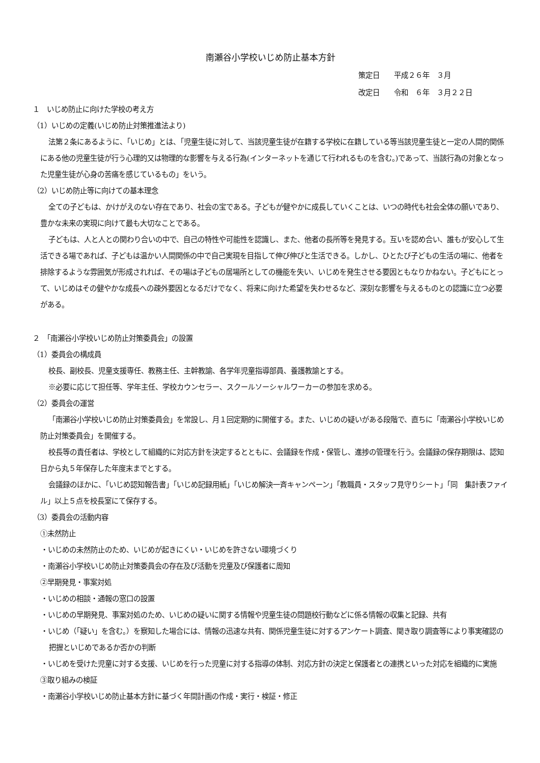南瀬谷小学校いじめ防止基本方針
策定日　　平成２６年　３月
改定日　　令和　６年　３月２２日
１　いじめ防止に向けた学校の考え方
（1）いじめの定義(いじめ防止対策推進法より)
法第２条にあるように、「いじめ」とは、「児童生徒に対して、当該児童生徒が在籍する学校に在籍している等当該児童生徒と一定の人間的関係にある他の児童生徒が行う心理的又は物理的な影響を与える行為(インターネットを通じて行われるものを含む。)であって、当該行為の対象となった児童生徒が心身の苦痛を感じているもの」をいう。
（2）いじめ防止等に向けての基本理念
全ての子どもは、かけがえのない存在であり、社会の宝である。子どもが健やかに成長していくことは、いつの時代も社会全体の願いであり、豊かな未来の実現に向けて最も大切なことである。
子どもは、人と人との関わり合いの中で、自己の特性や可能性を認識し、また、他者の長所等を発見する。互いを認め合い、誰もが安心して生活できる場であれば、子どもは温かい人間関係の中で自己実現を目指して伸び伸びと生活できる。しかし、ひとたび子どもの生活の場に、他者を排除するような雰囲気が形成されれば、その場は子どもの居場所としての機能を失い、いじめを発生させる要因ともなりかねない。子どもにとって、いじめはその健やかな成長への疎外要因となるだけでなく、将来に向けた希望を失わせるなど、深刻な影響を与えるものとの認識に立つ必要がある。
２　「南瀬谷小学校いじめ防止対策委員会」の設置
（1）委員会の構成員
校長、副校長、児童支援専任、教務主任、主幹教諭、各学年児童指導部員、養護教諭とする。
※必要に応じて担任等、学年主任、学校カウンセラー、スクールソーシャルワーカーの参加を求める。
（2）委員会の運営
「南瀬谷小学校いじめ防止対策委員会」を常設し、月１回定期的に開催する。また、いじめの疑いがある段階で、直ちに「南瀬谷小学校いじめ防止対策委員会」を開催する。
校長等の責任者は、学校として組織的に対応方針を決定するとともに、会議録を作成・保管し、進捗の管理を行う。会議録の保存期限は、認知日から丸５年保存した年度末までとする。
会議録のほかに、「いじめ認知報告書」「いじめ記録用紙」「いじめ解決一斉キャンペーン」「教職員・スタッフ見守りシート」「同　集計表ファイル」以上５点を校長室にて保存する。
（3）委員会の活動内容
①未然防止
・いじめの未然防止のため、いじめが起きにくい・いじめを許さない環境づくり
・南瀬谷小学校いじめ防止対策委員会の存在及び活動を児童及び保護者に周知
②早期発見・事案対処
・いじめの相談・通報の窓口の設置
・いじめの早期発見、事案対処のため、いじめの疑いに関する情報や児童生徒の問題校行動などに係る情報の収集と記録、共有
・いじめ（「疑い」を含む。）を察知した場合には、情報の迅速な共有、関係児童生徒に対するアンケート調査、聞き取り調査等により事実確認の把握といじめであるか否かの判断
・いじめを受けた児童に対する支援、いじめを行った児童に対する指導の体制、対応方針の決定と保護者との連携といった対応を組織的に実施
③取り組みの検証
・南瀬谷小学校いじめ防止基本方針に基づく年間計画の作成・実行・検証・修正